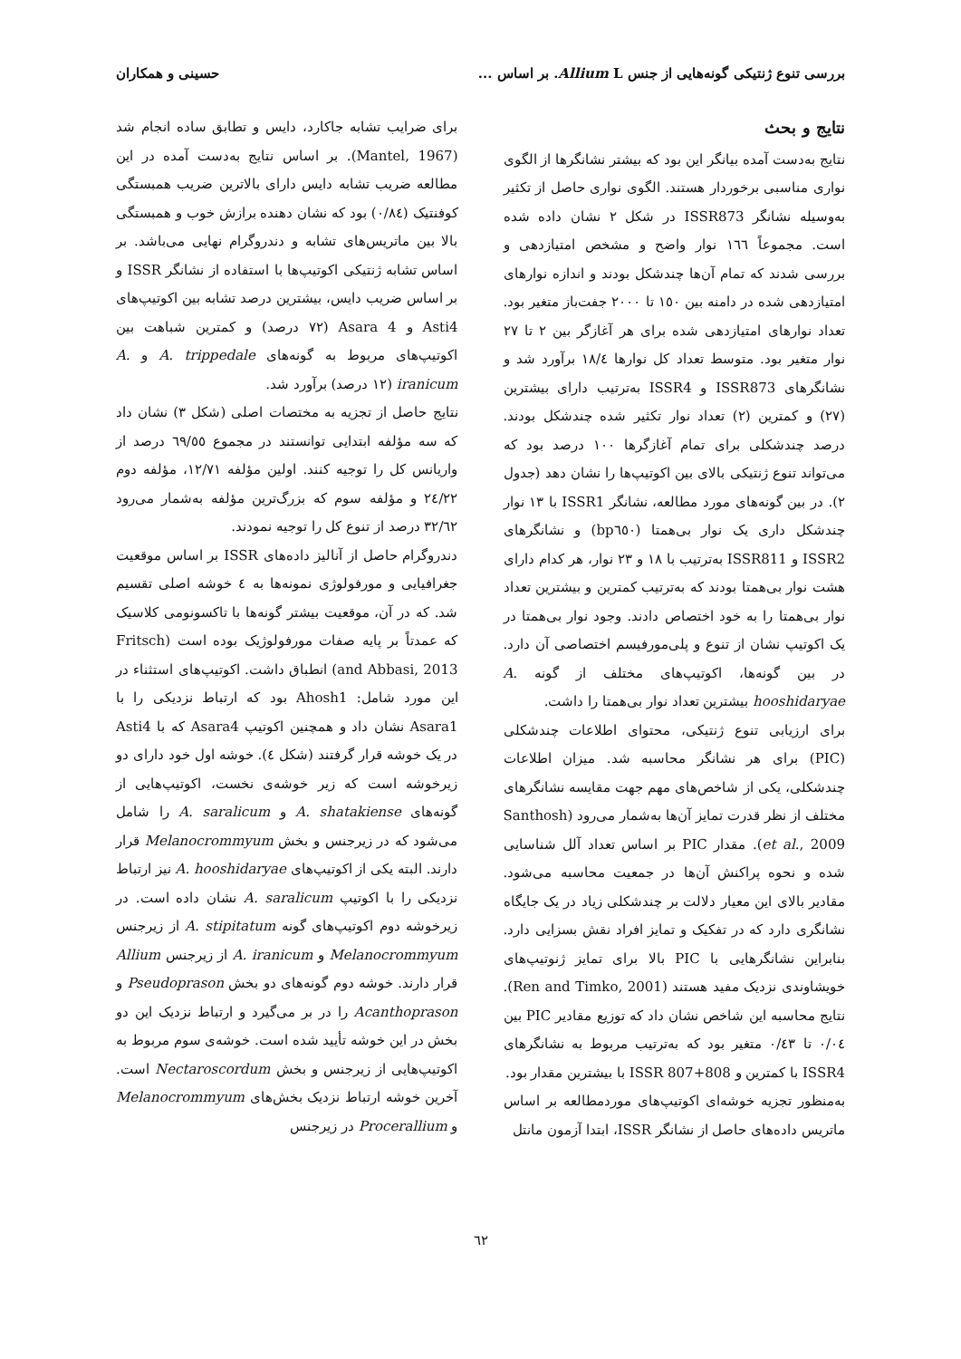بررسی تنوع ژنتیکی گونه‌هایی از جنس Allium L. بر اساس ... حسینی و همکاران
نتایج و بحث
نتایج به‌دست آمده بیانگر این بود که بیشتر نشانگرها از الگوی نواری مناسبی برخوردار هستند. الگوی نواری حاصل از تکثیر به‌وسیله نشانگر ISSR873 در شکل ۲ نشان داده شده است. مجموعاً ١٦٦ نوار واضح و مشخص امتیازدهی و بررسی شدند که تمام آن‌ها چندشکل بودند و اندازه نوارهای امتیازدهی شده در دامنه بین ١٥٠ تا ٢٠٠٠ جفت‌باز متغیر بود. تعداد نوارهای امتیازدهی شده برای هر آغازگر بین ٢ تا ٢٧ نوار متغیر بود. متوسط تعداد کل نوارها ١٨/٤ برآورد شد و نشانگرهای ISSR873 و ISSR4 به‌ترتیب دارای بیشترین (٢٧) و کمترین (٢) تعداد نوار تکثیر شده چندشکل بودند. درصد چندشکلی برای تمام آغازگرها ١٠٠ درصد بود که می‌تواند تنوع ژنتیکی بالای بین اکوتیپ‌ها را نشان دهد (جدول ٢). در بین گونه‌های مورد مطالعه، نشانگر ISSR1 با ١٣ نوار چندشکل داری یک نوار بی‌همتا (bp٦٥٠) و نشانگرهای ISSR2 و ISSR811 به‌ترتیب با ١٨ و ٢٣ نوار، هر کدام دارای هشت نوار بی‌همتا بودند که به‌ترتیب کمترین و بیشترین تعداد نوار بی‌همتا را به خود اختصاص دادند. وجود نوار بی‌همتا در یک اکوتیپ نشان از تنوع و پلی‌مورفیسم اختصاصی آن دارد. در بین گونه‌ها، اکوتیپ‌های مختلف از گونه A. hooshidaryae بیشترین تعداد نوار بی‌همتا را داشت.
برای ارزیابی تنوع ژنتیکی، محتوای اطلاعات چندشکلی (PIC) برای هر نشانگر محاسبه شد. میزان اطلاعات چندشکلی، یکی از شاخص‌های مهم جهت مقایسه نشانگرهای مختلف از نظر قدرت تمایز آن‌ها به‌شمار می‌رود (Santhosh et al., 2009). مقدار PIC بر اساس تعداد آلل شناسایی شده و نحوه پراکنش آن‌ها در جمعیت محاسبه می‌شود. مقادیر بالای این معیار دلالت بر چندشکلی زیاد در یک جایگاه نشانگری دارد که در تفکیک و تمایز افراد نقش بسزایی دارد. بنابراین نشانگرهایی با PIC بالا برای تمایز ژنوتیپ‌های خویشاوندی نزدیک مفید هستند (Ren and Timko, 2001). نتایج محاسبه این شاخص نشان داد که توزیع مقادیر PIC بین ٠/٠٤ تا ٠/٤٣ متغیر بود که به‌ترتیب مربوط به نشانگرهای ISSR4 با کمترین و ISSR 807+808 با بیشترین مقدار بود.
به‌منظور تجزیه خوشه‌ای اکوتیپ‌های موردمطالعه بر اساس ماتریس داده‌های حاصل از نشانگر ISSR، ابتدا آزمون مانتل
برای ضرایب تشابه جاکارد، دایس و تطابق ساده انجام شد (Mantel, 1967). بر اساس نتایج به‌دست آمده در این مطالعه ضریب تشابه دایس دارای بالاترین ضریب همبستگی کوفنتیک (٠/٨٤) بود که نشان دهنده برازش خوب و همبستگی بالا بین ماتریس‌های تشابه و دندروگرام نهایی می‌باشد. بر اساس تشابه ژنتیکی اکوتیپ‌ها با استفاده از نشانگر ISSR و بر اساس ضریب دایس، بیشترین درصد تشابه بین اکوتیپ‌های Asti4 و Asara 4 (٧٢ درصد) و کمترین شباهت بین اکوتیپ‌های مربوط به گونه‌های A. trippedale و A. iranicum (١٢ درصد) برآورد شد.
نتایج حاصل از تجزیه به مختصات اصلی (شکل ٣) نشان داد که سه مؤلفه ابتدایی توانستند در مجموع ٦٩/٥٥ درصد از واریانس کل را توجیه کنند. اولین مؤلفه ١٢/٧١، مؤلفه دوم ٢٤/٢٢ و مؤلفه سوم که بزرگ‌ترین مؤلفه به‌شمار می‌رود ٣٢/٦٢ درصد از تنوع کل را توجیه نمودند.
دندروگرام حاصل از آنالیز داده‌های ISSR بر اساس موقعیت جغرافیایی و مورفولوژی نمونه‌ها به ٤ خوشه اصلی تقسیم شد. که در آن، موقعیت بیشتر گونه‌ها با تاکسونومی کلاسیک که عمدتاً بر پایه صفات مورفولوژیک بوده است (Fritsch and Abbasi, 2013) انطباق داشت. اکوتیپ‌های استثناء در این مورد شامل: Ahosh1 بود که ارتباط نزدیکی را با Asara1 نشان داد و همچنین اکوتیپ Asara4 که با Asti4 در یک خوشه قرار گرفتند (شکل ٤). خوشه اول خود دارای دو زیرخوشه است که زیر خوشه‌ی نخست، اکوتیپ‌هایی از گونه‌های A. shatakiense و A. saralicum را شامل می‌شود که در زیرجنس و بخش Melanocrommyum قرار دارند. البته یکی از اکوتیپ‌های A. hooshidaryae نیز ارتباط نزدیکی را با اکوتیپ A. saralicum نشان داده است. در زیرخوشه دوم اکوتیپ‌های گونه A. stipitatum از زیرجنس Melanocrommyum و A. iranicum از زیرجنس Allium قرار دارند. خوشه دوم گونه‌های دو بخش Pseudoprason و Acanthoprason را در بر می‌گیرد و ارتباط نزدیک این دو بخش در این خوشه تأیید شده است. خوشه‌ی سوم مربوط به اکوتیپ‌هایی از زیرجنس و بخش Nectaroscordum است. آخرین خوشه ارتباط نزدیک بخش‌های Melanocrommyum و Procerallium در زیرجنس
٦٢